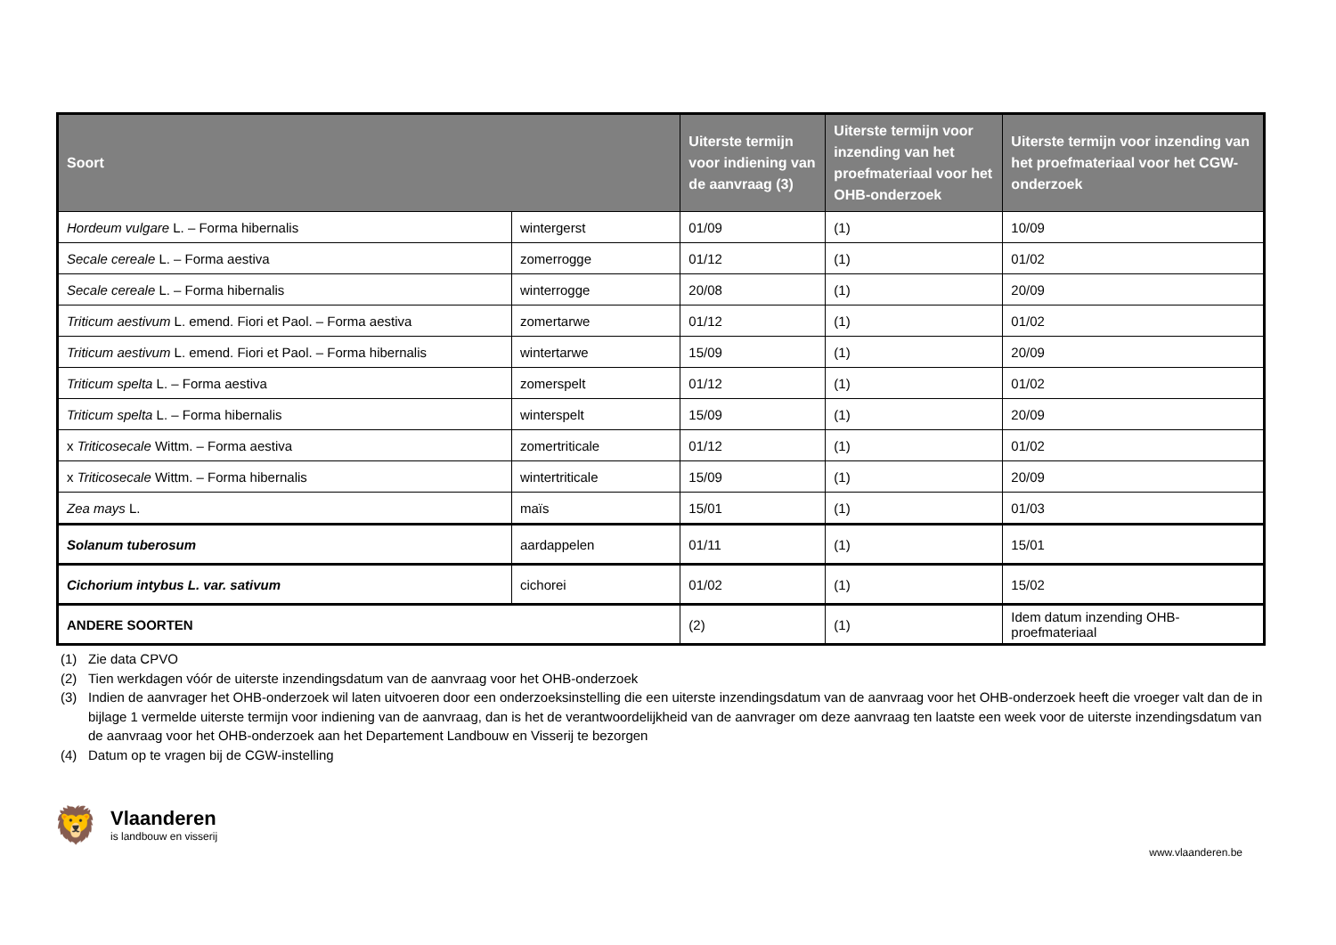| Soort | | Uiterste termijn voor indiening van de aanvraag (3) | Uiterste termijn voor inzending van het proefmateriaal voor het OHB-onderzoek | Uiterste termijn voor inzending van het proefmateriaal voor het CGW-onderzoek |
| --- | --- | --- | --- | --- |
| Hordeum vulgare L. – Forma hibernalis | wintergerst | 01/09 | (1) | 10/09 |
| Secale cereale L. – Forma aestiva | zomerrogge | 01/12 | (1) | 01/02 |
| Secale cereale L. – Forma hibernalis | winterrogge | 20/08 | (1) | 20/09 |
| Triticum aestivum L. emend. Fiori et Paol. – Forma aestiva | zomertarwe | 01/12 | (1) | 01/02 |
| Triticum aestivum L. emend. Fiori et Paol. – Forma hibernalis | wintertarwe | 15/09 | (1) | 20/09 |
| Triticum spelta L. – Forma aestiva | zomerspelt | 01/12 | (1) | 01/02 |
| Triticum spelta L. – Forma hibernalis | winterspelt | 15/09 | (1) | 20/09 |
| x Triticosecale Wittm. – Forma aestiva | zomertriticale | 01/12 | (1) | 01/02 |
| x Triticosecale Wittm. – Forma hibernalis | wintertriticale | 15/09 | (1) | 20/09 |
| Zea mays L. | maïs | 15/01 | (1) | 01/03 |
| Solanum tuberosum | aardappelen | 01/11 | (1) | 15/01 |
| Cichorium intybus L. var. sativum | cichorei | 01/02 | (1) | 15/02 |
| ANDERE SOORTEN | | (2) | (1) | Idem datum inzending OHB-proefmateriaal |
(1) Zie data CPVO
(2) Tien werkdagen vóór de uiterste inzendingsdatum van de aanvraag voor het OHB-onderzoek
(3) Indien de aanvrager het OHB-onderzoek wil laten uitvoeren door een onderzoeksinstelling die een uiterste inzendingsdatum van de aanvraag voor het OHB-onderzoek heeft die vroeger valt dan de in bijlage 1 vermelde uiterste termijn voor indiening van de aanvraag, dan is het de verantwoordelijkheid van de aanvrager om deze aanvraag ten laatste een week voor de uiterste inzendingsdatum van de aanvraag voor het OHB-onderzoek aan het Departement Landbouw en Visserij te bezorgen
(4) Datum op te vragen bij de CGW-instelling
🦁
Vlaanderen
is landbouw en visserij
www.vlaanderen.be